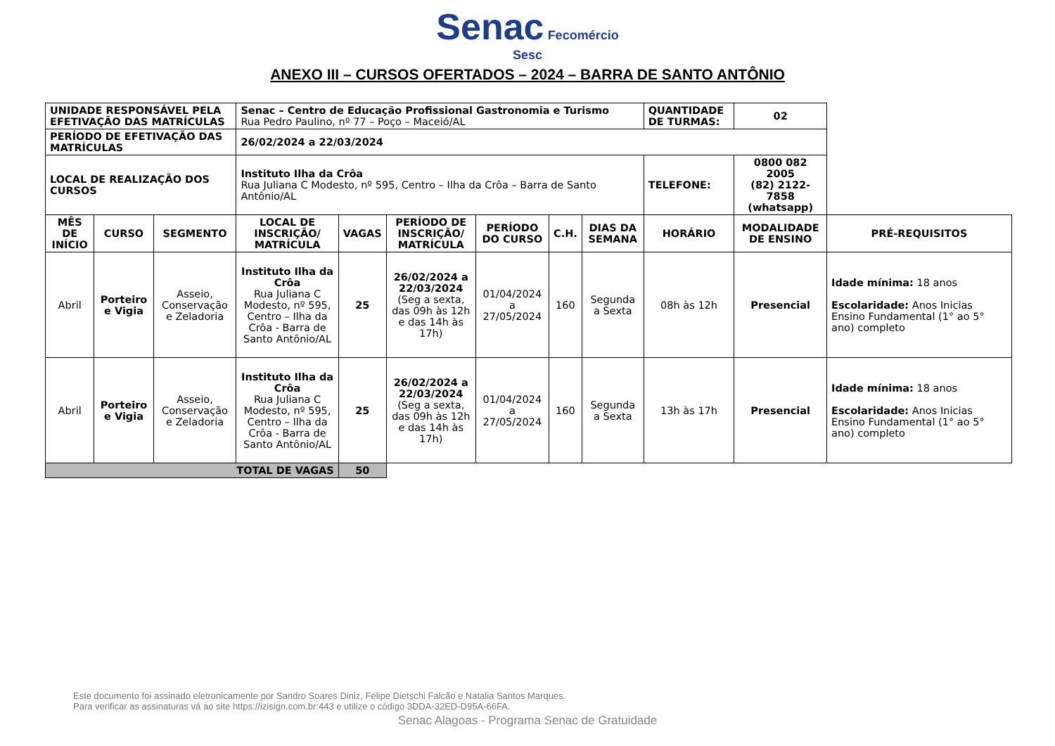Senac Fecomércio
Sesc
ANEXO III – CURSOS OFERTADOS – 2024 – BARRA DE SANTO ANTÔNIO
| UNIDADE RESPONSÁVEL PELA EFETIVAÇÃO DAS MATRÍCULAS | | | Senac – Centro de Educação Profissional Gastronomia e Turismo Rua Pedro Paulino, nº 77 – Poço – Maceió/AL | | | | | | QUANTIDADE DE TURMAS: | 02 | |
| PERÍODO DE EFETIVAÇÃO DAS MATRÍCULAS | | | 26/02/2024 a 22/03/2024 | | | | | | | | |
| LOCAL DE REALIZAÇÃO DOS CURSOS | | | Instituto Ilha da Crôa Rua Juliana C Modesto, nº 595, Centro – Ilha da Crôa – Barra de Santo Antônio/AL | | | | | | TELEFONE: | 0800 082 2005 (82) 2122-7858 (whatsapp) | |
| MÊS DE INÍCIO | CURSO | SEGMENTO | LOCAL DE INSCRIÇÃO/ MATRÍCULA | VAGAS | PERÍODO DE INSCRIÇÃO/ MATRÍCULA | PERÍODO DO CURSO | C.H. | DIAS DA SEMANA | HORÁRIO | MODALIDADE DE ENSINO | PRÉ-REQUISITOS |
| Abril | Porteiro e Vigia | Asseio, Conservação e Zeladoria | Instituto Ilha da Crôa Rua Juliana C Modesto, nº 595, Centro – Ilha da Crôa - Barra de Santo Antônio/AL | 25 | 26/02/2024 a 22/03/2024 (Seg a sexta, das 09h às 12h e das 14h às 17h) | 01/04/2024 a 27/05/2024 | 160 | Segunda a Sexta | 08h às 12h | Presencial | Idade mínima: 18 anos Escolaridade: Anos Inicias Ensino Fundamental (1° ao 5° ano) completo |
| Abril | Porteiro e Vigia | Asseio, Conservação e Zeladoria | Instituto Ilha da Crôa Rua Juliana C Modesto, nº 595, Centro – Ilha da Crôa - Barra de Santo Antônio/AL | 25 | 26/02/2024 a 22/03/2024 (Seg a sexta, das 09h às 12h e das 14h às 17h) | 01/04/2024 a 27/05/2024 | 160 | Segunda a Sexta | 13h às 17h | Presencial | Idade mínima: 18 anos Escolaridade: Anos Inicias Ensino Fundamental (1° ao 5° ano) completo |
| TOTAL DE VAGAS | | | | 50 | | | | | | | |
Este documento foi assinado eletronicamente por Sandro Soares Diniz, Felipe Dietschi Falcão e Natalia Santos Marques.
Para verificar as assinaturas vá ao site https://izisign.com.br:443 e utilize o código 3DDA-32ED-D95A-66FA.
Senac Alagoas - Programa Senac de Gratuidade